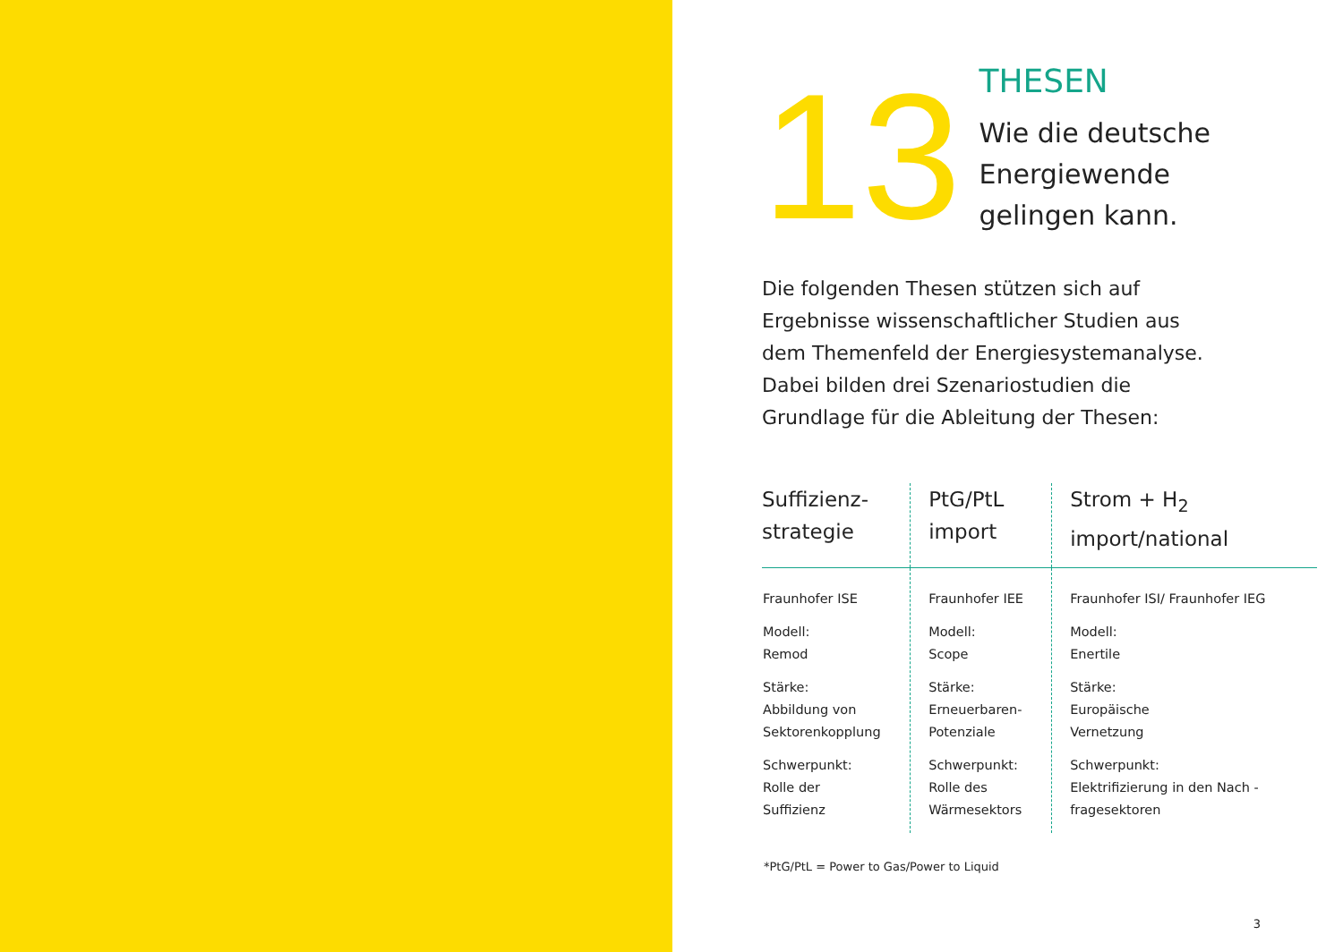13
THESEN
Wie die deutsche
Energiewende
gelingen kann.
Die folgenden Thesen stützen sich auf Ergebnisse wissenschaftlicher Studien aus dem Themenfeld der Energiesystemanalyse. Dabei bilden drei Szenariostudien die Grundlage für die Ableitung der Thesen:
| Suffizienz- strategie | PtG/PtL import | Strom + H<sub>2</sub> import/national |
| --- | --- | --- |
| Fraunhofer ISE Modell: Remod Stärke: Abbildung von Sektorenkopplung Schwerpunkt: Rolle der Suffizienz | Fraunhofer IEE Modell: Scope Stärke: Erneuerbaren- Potenziale Schwerpunkt: Rolle des Wärmesektors | Fraunhofer ISI/ Fraunhofer IEG Modell: Enertile Stärke: Europäische Vernetzung Schwerpunkt: Elektrifizierung in den Nach - fragesektoren |
*PtG/PtL = Power to Gas/Power to Liquid
3